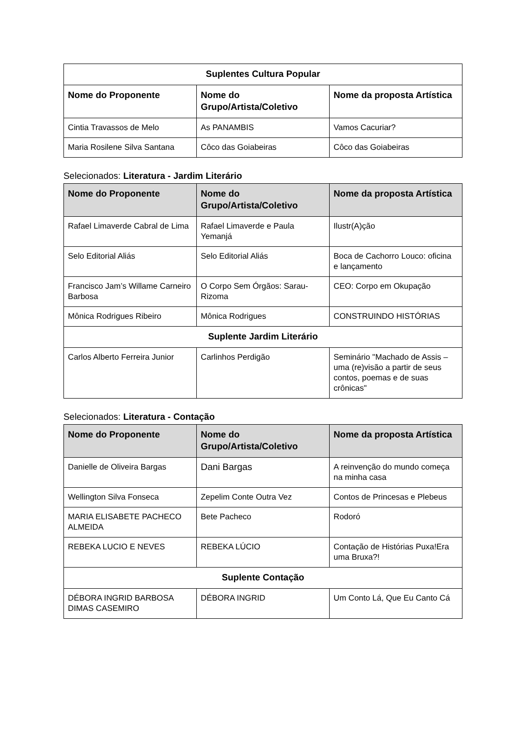| Suplentes Cultura Popular | | |
| --- | --- | --- |
| Nome do Proponente | Nome do Grupo/Artista/Coletivo | Nome da proposta Artística |
| Cintia Travassos de Melo | As PANAMBIS | Vamos Cacuriar? |
| Maria Rosilene Silva Santana | Côco das Goiabeiras | Côco das Goiabeiras |
Selecionados: Literatura - Jardim Literário
| Nome do Proponente | Nome do Grupo/Artista/Coletivo | Nome da proposta Artística |
| --- | --- | --- |
| Rafael Limaverde Cabral de Lima | Rafael Limaverde e Paula Yemanjá | Ilustr(A)ção |
| Selo Editorial Aliás | Selo Editorial Aliás | Boca de Cachorro Louco: oficina e lançamento |
| Francisco Jam’s Willame Carneiro Barbosa | O Corpo Sem Órgãos: Sarau-Rizoma | CEO: Corpo em Okupação |
| Mônica Rodrigues Ribeiro | Mônica Rodrigues | CONSTRUINDO HISTÓRIAS |
| Suplente Jardim Literário | | |
| Carlos Alberto Ferreira Junior | Carlinhos Perdigão | Seminário "Machado de Assis – uma (re)visão a partir de seus contos, poemas e de suas crônicas" |
Selecionados: Literatura - Contação
| Nome do Proponente | Nome do Grupo/Artista/Coletivo | Nome da proposta Artística |
| --- | --- | --- |
| Danielle de Oliveira Bargas | Dani Bargas | A reinvenção do mundo começa na minha casa |
| Wellington Silva Fonseca | Zepelim Conte Outra Vez | Contos de Princesas e Plebeus |
| MARIA ELISABETE PACHECO ALMEIDA | Bete Pacheco | Rodoró |
| REBEKA LUCIO E NEVES | REBEKA LÚCIO | Contação de Histórias Puxa!Era uma Bruxa?! |
| Suplente Contação | | |
| DÉBORA INGRID BARBOSA DIMAS CASEMIRO | DÉBORA INGRID | Um Conto Lá, Que Eu Canto Cá |